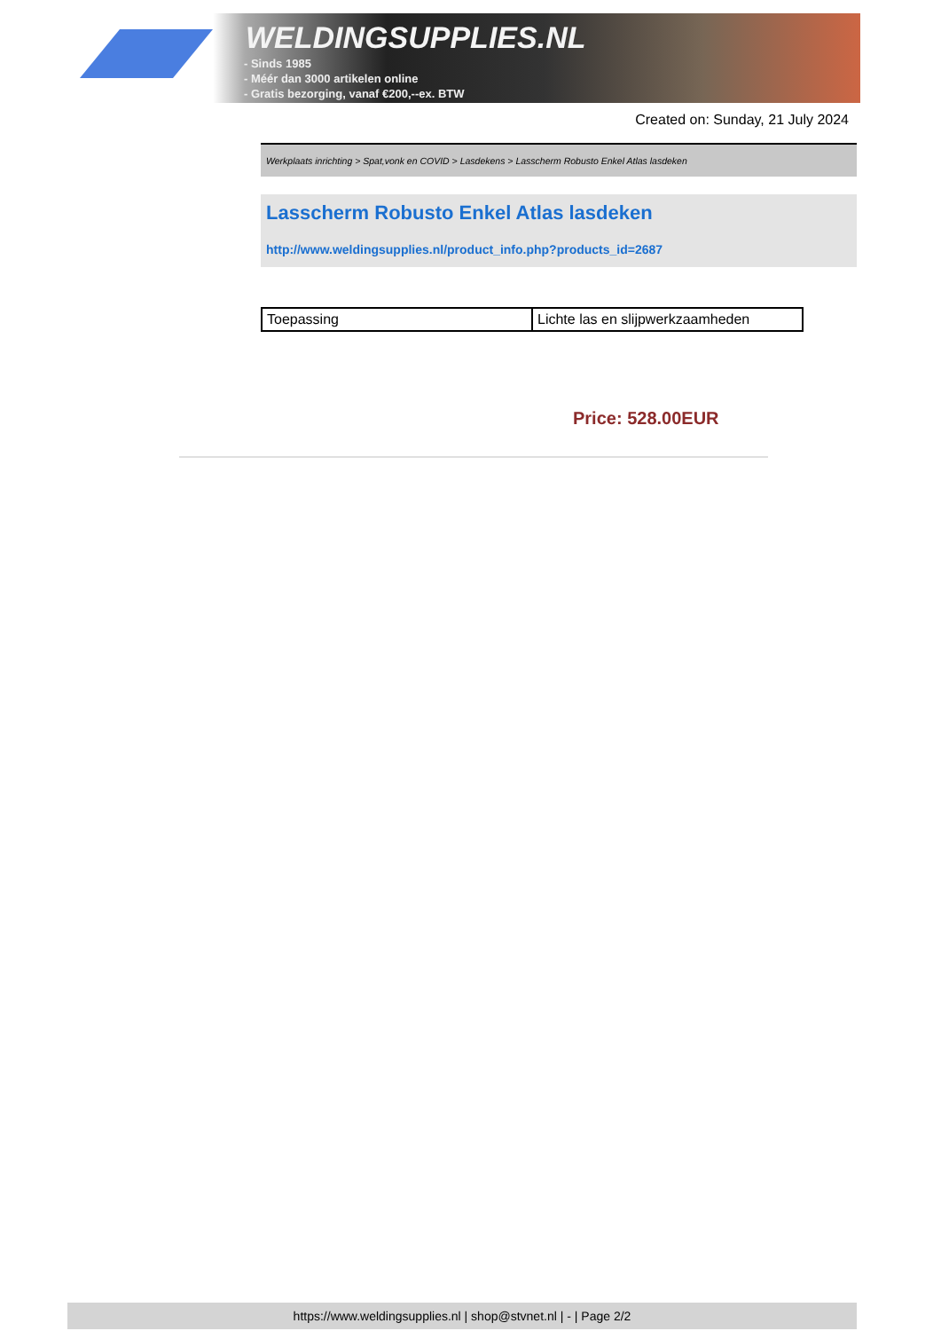WELDINGSUPPLIES.NL
- Sinds 1985
- Méér dan 3000 artikelen online
- Gratis bezorging, vanaf €200,--ex. BTW
Created on: Sunday, 21 July 2024
Werkplaats inrichting > Spat,vonk en COVID > Lasdekens > Lasscherm Robusto Enkel Atlas lasdeken
Lasscherm Robusto Enkel Atlas lasdeken
http://www.weldingsupplies.nl/product_info.php?products_id=2687
| Toepassing | Lichte las en slijpwerkzaamheden |
Price: 528.00EUR
https://www.weldingsupplies.nl | shop@stvnet.nl | - | Page 2/2